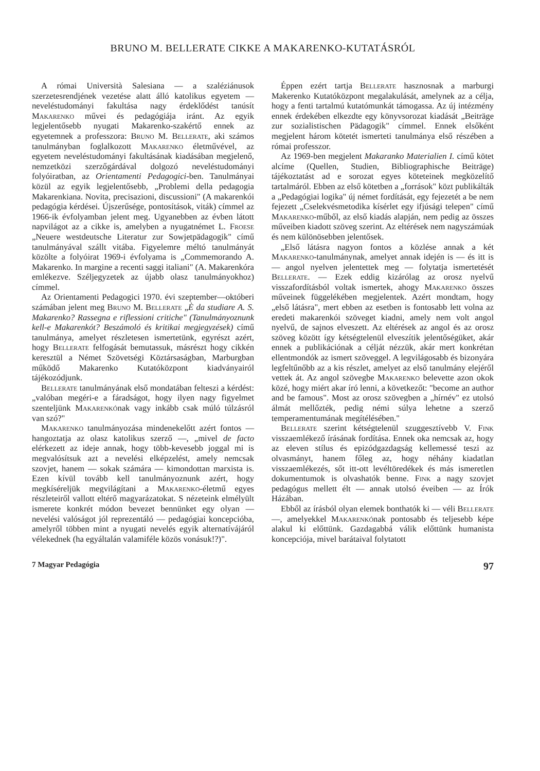BRUNO M. BELLERATE CIKKE A MAKARENKO-KUTATÁSRÓL
A római Università Salesiana — a szaléziánusok szerzetesrendjének vezetése alatt álló katolikus egyetem — neveléstudományi fakultása nagy érdeklődést tanúsít Makarenko művei és pedagógiája iránt. Az egyik legjelentősebb nyugati Makarenko-szakértő ennek az egyetemnek a professzora: Bruno M. Bellerate, aki számos tanulmányban foglalkozott Makarenko életművével, az egyetem neveléstudományi fakultásának kiadásában megjelenő, nemzetközi szerzőgárdával dolgozó neveléstudományi folyóiratban, az Orientamenti Pedagogici-ben. Tanulmányai közül az egyik legjelentősebb, „Problemi della pedagogia Makarenkiana. Novita, precisazioni, discussioni" (A makarenkói pedagógia kérdései. Újszerűsége, pontosítások, viták) címmel az 1966-ik évfolyamban jelent meg. Ugyanebben az évben látott napvilágot az a cikke is, amelyben a nyugatnémet L. Froese „Neuere westdeutsche Literatur zur Sowjetpädagogik" című tanulmányával szállt vitába. Figyelemre méltó tanulmányát közölte a folyóirat 1969-i évfolyama is „Commemorando A. Makarenko. In margine a recenti saggi italiani" (A. Makarenkóra emlékezve. Széljegyzetek az újabb olasz tanulmányokhoz) címmel.
Az Orientamenti Pedagogici 1970. évi szeptember—októberi számában jelent meg Bruno M. Bellerate „È da studiare A. S. Makarenko? Rassegna e riflessioni critiche" (Tanulmányoznunk kell-e Makarenkót? Beszámoló és kritikai megjegyzések) című tanulmánya, amelyet részletesen ismertetünk, egyrészt azért, hogy Bellerate felfogását bemutassuk, másrészt hogy cikkén keresztül a Német Szövetségi Köztársaságban, Marburgban működő Makarenko Kutatóközpont kiadványairól tájékozódjunk.
Bellerate tanulmányának első mondatában felteszi a kérdést: „valóban megéri-e a fáradságot, hogy ilyen nagy figyelmet szenteljünk Makarenkónak vagy inkább csak múló túlzásról van szó?"
Makarenko tanulmányozása mindenekelőtt azért fontos — hangoztatja az olasz katolikus szerző —, „mivel de facto elérkezett az ideje annak, hogy több-kevesebb joggal mi is megvalósítsuk azt a nevelési elképzelést, amely nemcsak szovjet, hanem — sokak számára — kimondottan marxista is. Ezen kívül tovább kell tanulmányoznunk azért, hogy megkíséreljük megvilágítani a Makarenko-életmű egyes részleteiről vallott eltérő magyarázatokat. S nézeteink elmélyült ismerete konkrét módon bevezet bennünket egy olyan — nevelési valóságot jól reprezentáló — pedagógiai koncepcióba, amelyről többen mint a nyugati nevelés egyik alternatívájáról vélekednek (ha egyáltalán valamiféle közös vonásuk!?)".
Éppen ezért tartja Bellerate hasznosnak a marburgi Makerenko Kutatóközpont megalakulását, amelynek az a célja, hogy a fenti tartalmú kutatómunkát támogassa. Az új intézmény ennek érdekében elkezdte egy könyvsorozat kiadását „Beiträge zur sozialistischen Pädagogik" címmel. Ennek elsőként megjelent három kötetét ismerteti tanulmánya első részében a római professzor.
Az 1969-ben megjelent Makaranko Materialien I. című kötet alcíme (Quellen, Studien, Bibliographische Beiträge) tájékoztatást ad e sorozat egyes köteteinek megközelítő tartalmáról. Ebben az első kötetben a „források" közt publikálták a „Pedagógiai logika" új német fordítását, egy fejezetét a be nem fejezett „Cselekvésmetodika kísérlet egy ifjúsági telepen" című Makarenko-műből, az első kiadás alapján, nem pedig az összes műveiben kiadott szöveg szerint. Az eltérések nem nagyszámúak és nem különösebben jelentősek.
„Első látásra nagyon fontos a közlése annak a két Makarenko-tanulmánynak, amelyet annak idején is — és itt is — angol nyelven jelentettek meg — folytatja ismertetését Bellerate. — Ezek eddig kizárólag az orosz nyelvű visszafordításból voltak ismertek, ahogy Makarenko összes műveinek függelékében megjelentek. Azért mondtam, hogy „első látásra", mert ebben az esetben is fontosabb lett volna az eredeti makarenkói szöveget kiadni, amely nem volt angol nyelvű, de sajnos elveszett. Az eltérések az angol és az orosz szöveg között így kétségtelenül elveszítik jelentőségüket, akár ennek a publikációnak a célját nézzük, akár mert konkrétan ellentmondók az ismert szöveggel. A legvilágosabb és bizonyára legfeltűnőbb az a kis részlet, amelyet az első tanulmány elejéről vettek át. Az angol szövegbe Makarenko belevette azon okok közé, hogy miért akar író lenni, a következőt: "become an author and be famous". Most az orosz szövegben a „hírnév" ez utolsó álmát mellőzték, pedig némi súlya lehetne a szerző temperamentumának megítélésében."
Bellerate szerint kétségtelenül szuggesztívebb V. Fink visszaemlékező írásának fordítása. Ennek oka nemcsak az, hogy az eleven stílus és epizódgazdagság kellemessé teszi az olvasmányt, hanem főleg az, hogy néhány kiadatlan visszaemlékezés, sőt itt-ott levéltöredékek és más ismeretlen dokumentumok is olvashatók benne. Fink a nagy szovjet pedagógus mellett élt — annak utolsó éveiben — az Írók Házában.
Ebből az írásból olyan elemek bonthatók ki — véli Bellerate —, amelyekkel Makarenkónak pontosabb és teljesebb képe alakul ki előttünk. Gazdagabbá válik előttünk humanista koncepciója, mivel barátaival folytatott
7 Magyar Pedagógia 97